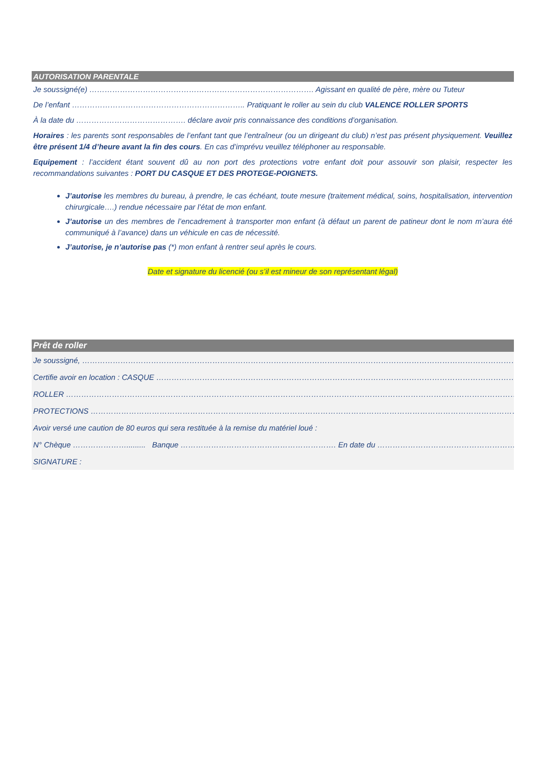AUTORISATION PARENTALE
Je soussigné(e) ……………………………………………………………………………. Agissant en qualité de père, mère ou Tuteur
De l’enfant ………………………………………………………….. Pratiquant le roller au sein du club VALENCE ROLLER SPORTS
À la date du ……………………………………. déclare avoir pris connaissance des conditions d’organisation.
Horaires : les parents sont responsables de l’enfant tant que l’entraîneur (ou un dirigeant du club) n’est pas présent physiquement. Veuillez être présent 1/4 d’heure avant la fin des cours. En cas d’imprévu veuillez téléphoner au responsable.
Equipement : l’accident étant souvent dû au non port des protections votre enfant doit pour assouvir son plaisir, respecter les recommandations suivantes : PORT DU CASQUE ET DES PROTEGE-POIGNETS.
J’autorise les membres du bureau, à prendre, le cas échéant, toute mesure (traitement médical, soins, hospitalisation, intervention chirurgicale….) rendue nécessaire par l’état de mon enfant.
J’autorise un des membres de l’encadrement à transporter mon enfant (à défaut un parent de patineur dont le nom m’aura été communiqué à l’avance) dans un véhicule en cas de nécessité.
J’autorise, je n’autorise pas (*) mon enfant à rentrer seul après le cours.
Date et signature du licencié (ou s’il est mineur de son représentant légal)
Prêt de roller
Je soussigné, ………………………………………………………………………………………………………………………………………………………
Certifie avoir en location : CASQUE ……………………………………………………………………………………………………………………………
ROLLER ……………………………………………………………………………………………………………………………………………………………
PROTECTIONS ……………………………………………………………………………………………………………………………………………………
Avoir versé une caution de 80 euros qui sera restituée à la remise du matériel loué :
N° Chèque …………………......... Banque ……………………………………………………. En date du ……………………………………………………
SIGNATURE :